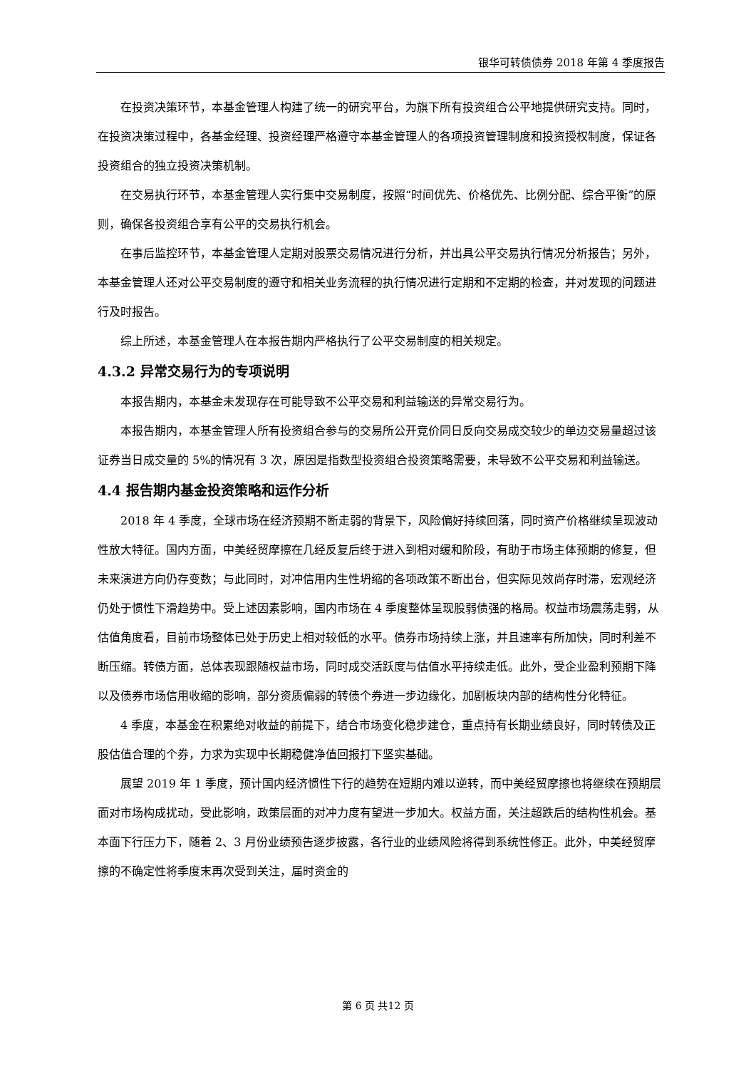银华可转债债券 2018 年第 4 季度报告
在投资决策环节，本基金管理人构建了统一的研究平台，为旗下所有投资组合公平地提供研究支持。同时，在投资决策过程中，各基金经理、投资经理严格遵守本基金管理人的各项投资管理制度和投资授权制度，保证各投资组合的独立投资决策机制。
在交易执行环节，本基金管理人实行集中交易制度，按照“时间优先、价格优先、比例分配、综合平衡”的原则，确保各投资组合享有公平的交易执行机会。
在事后监控环节，本基金管理人定期对股票交易情况进行分析，并出具公平交易执行情况分析报告；另外，本基金管理人还对公平交易制度的遵守和相关业务流程的执行情况进行定期和不定期的检查，并对发现的问题进行及时报告。
综上所述，本基金管理人在本报告期内严格执行了公平交易制度的相关规定。
4.3.2 异常交易行为的专项说明
本报告期内，本基金未发现存在可能导致不公平交易和利益输送的异常交易行为。
本报告期内，本基金管理人所有投资组合参与的交易所公开竞价同日反向交易成交较少的单边交易量超过该证券当日成交量的 5%的情况有 3 次，原因是指数型投资组合投资策略需要，未导致不公平交易和利益输送。
4.4 报告期内基金投资策略和运作分析
2018 年 4 季度，全球市场在经济预期不断走弱的背景下，风险偏好持续回落，同时资产价格继续呈现波动性放大特征。国内方面，中美经贸摩擦在几经反复后终于进入到相对缓和阶段，有助于市场主体预期的修复，但未来演进方向仍存变数；与此同时，对冲信用内生性坍缩的各项政策不断出台，但实际见效尚存时滞，宏观经济仍处于惯性下滑趋势中。受上述因素影响，国内市场在 4 季度整体呈现股弱债强的格局。权益市场震荡走弱，从估值角度看，目前市场整体已处于历史上相对较低的水平。债券市场持续上涨，并且速率有所加快，同时利差不断压缩。转债方面，总体表现跟随权益市场，同时成交活跃度与估值水平持续走低。此外，受企业盈利预期下降以及债券市场信用收缩的影响，部分资质偏弱的转债个券进一步边缘化，加剧板块内部的结构性分化特征。
4 季度，本基金在积累绝对收益的前提下，结合市场变化稳步建仓，重点持有长期业绩良好，同时转债及正股估值合理的个券，力求为实现中长期稳健净值回报打下坚实基础。
展望 2019 年 1 季度，预计国内经济惯性下行的趋势在短期内难以逆转，而中美经贸摩擦也将继续在预期层面对市场构成扰动，受此影响，政策层面的对冲力度有望进一步加大。权益方面，关注超跌后的结构性机会。基本面下行压力下，随着 2、3 月份业绩预告逐步披露，各行业的业绩风险将得到系统性修正。此外，中美经贸摩擦的不确定性将季度末再次受到关注，届时资金的
第 6 页 共12 页